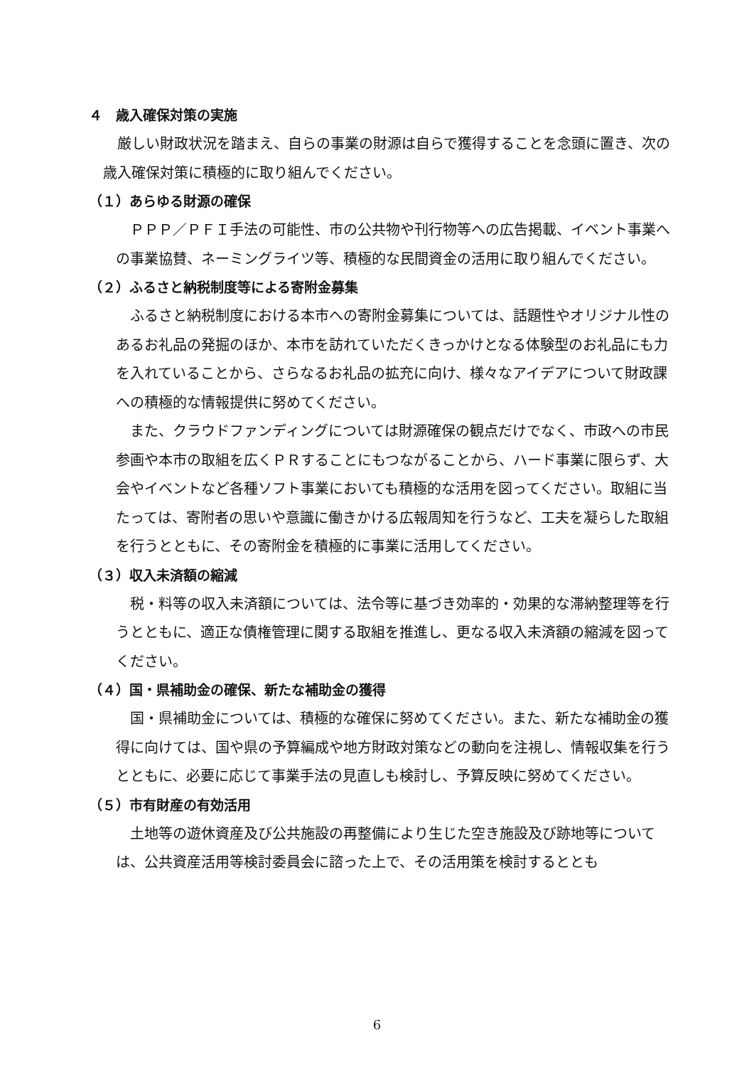４　歳入確保対策の実施
厳しい財政状況を踏まえ、自らの事業の財源は自らで獲得することを念頭に置き、次の歳入確保対策に積極的に取り組んでください。
（１）あらゆる財源の確保
ＰＰＰ／ＰＦＩ手法の可能性、市の公共物や刊行物等への広告掲載、イベント事業への事業協賛、ネーミングライツ等、積極的な民間資金の活用に取り組んでください。
（２）ふるさと納税制度等による寄附金募集
ふるさと納税制度における本市への寄附金募集については、話題性やオリジナル性のあるお礼品の発掘のほか、本市を訪れていただくきっかけとなる体験型のお礼品にも力を入れていることから、さらなるお礼品の拡充に向け、様々なアイデアについて財政課への積極的な情報提供に努めてください。
また、クラウドファンディングについては財源確保の観点だけでなく、市政への市民参画や本市の取組を広くＰＲすることにもつながることから、ハード事業に限らず、大会やイベントなど各種ソフト事業においても積極的な活用を図ってください。取組に当たっては、寄附者の思いや意識に働きかける広報周知を行うなど、工夫を凝らした取組を行うとともに、その寄附金を積極的に事業に活用してください。
（３）収入未済額の縮減
税・料等の収入未済額については、法令等に基づき効率的・効果的な滞納整理等を行うとともに、適正な債権管理に関する取組を推進し、更なる収入未済額の縮減を図ってください。
（４）国・県補助金の確保、新たな補助金の獲得
国・県補助金については、積極的な確保に努めてください。また、新たな補助金の獲得に向けては、国や県の予算編成や地方財政対策などの動向を注視し、情報収集を行うとともに、必要に応じて事業手法の見直しも検討し、予算反映に努めてください。
（５）市有財産の有効活用
土地等の遊休資産及び公共施設の再整備により生じた空き施設及び跡地等については、公共資産活用等検討委員会に諮った上で、その活用策を検討するととも
6